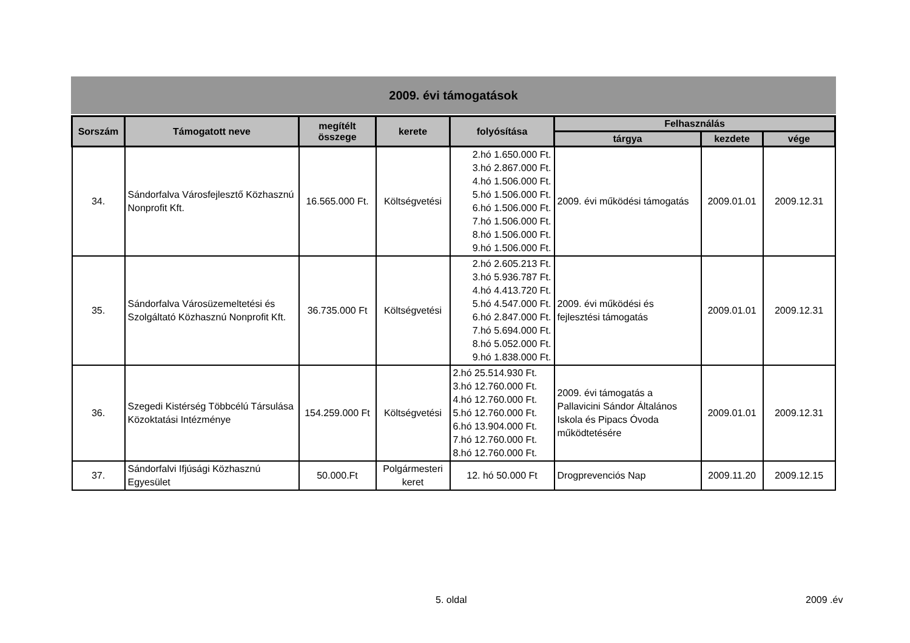2009. évi támogatások
| Sorszám | Támogatott neve | megítélt összege | kerete | folyósítása | Felhasználás | | |
| --- | --- | --- | --- | --- | --- | --- | --- |
| | | | | | tárgya | kezdete | vége |
| 34. | Sándorfalva Városfejlesztő Közhasznú Nonprofit Kft. | 16.565.000 Ft. | Költségvetési | 2.hó 1.650.000 Ft. 3.hó 2.867.000 Ft. 4.hó 1.506.000 Ft. 5.hó 1.506.000 Ft. 6.hó 1.506.000 Ft. 7.hó 1.506.000 Ft. 8.hó 1.506.000 Ft. 9.hó 1.506.000 Ft. | 2009. évi működési támogatás | 2009.01.01 | 2009.12.31 |
| 35. | Sándorfalva Városüzemeltetési és Szolgáltató Közhasznú Nonprofit Kft. | 36.735.000 Ft | Költségvetési | 2.hó 2.605.213 Ft. 3.hó 5.936.787 Ft. 4.hó 4.413.720 Ft. 5.hó 4.547.000 Ft. 6.hó 2.847.000 Ft. 7.hó 5.694.000 Ft. 8.hó 5.052.000 Ft. 9.hó 1.838.000 Ft. | 2009. évi működési és fejlesztési támogatás | 2009.01.01 | 2009.12.31 |
| 36. | Szegedi Kistérség Többcélú Társulása Közoktatási Intézménye | 154.259.000 Ft | Költségvetési | 2.hó 25.514.930 Ft. 3.hó 12.760.000 Ft. 4.hó 12.760.000 Ft. 5.hó 12.760.000 Ft. 6.hó 13.904.000 Ft. 7.hó 12.760.000 Ft. 8.hó 12.760.000 Ft. | 2009. évi támogatás a Pallavicini Sándor Általános Iskola és Pipacs Óvoda működtetésére | 2009.01.01 | 2009.12.31 |
| 37. | Sándorfalvi Ifjúsági Közhasznú Egyesület | 50.000.Ft | Polgármesteri keret | 12. hó 50.000 Ft | Drogprevenciós Nap | 2009.11.20 | 2009.12.15 |
5. oldal 2009 .év